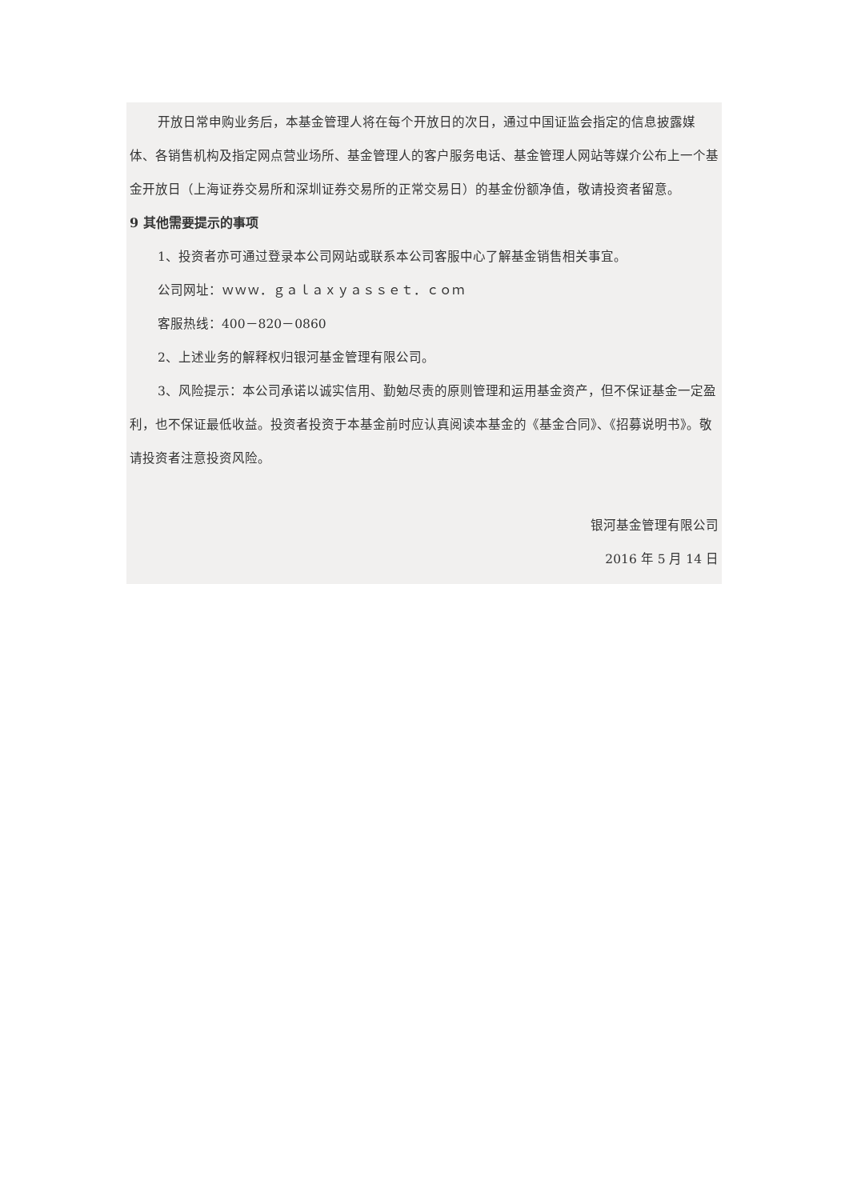开放日常申购业务后，本基金管理人将在每个开放日的次日，通过中国证监会指定的信息披露媒体、各销售机构及指定网点营业场所、基金管理人的客户服务电话、基金管理人网站等媒介公布上一个基金开放日（上海证券交易所和深圳证券交易所的正常交易日）的基金份额净值，敬请投资者留意。
9 其他需要提示的事项
1、投资者亦可通过登录本公司网站或联系本公司客服中心了解基金销售相关事宜。
公司网址：ｗｗｗ．ｇａｌａｘｙａｓｓｅｔ．ｃｏｍ
客服热线：400－820－0860
2、上述业务的解释权归银河基金管理有限公司。
3、风险提示：本公司承诺以诚实信用、勤勉尽责的原则管理和运用基金资产，但不保证基金一定盈利，也不保证最低收益。投资者投资于本基金前时应认真阅读本基金的《基金合同》、《招募说明书》。敬请投资者注意投资风险。
银河基金管理有限公司
2016 年 5 月 14 日